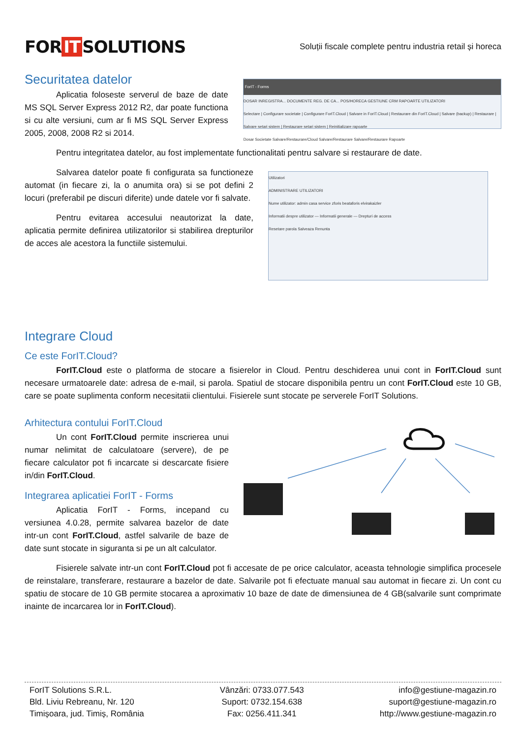FOR IT SOLUTIONS
Soluții fiscale complete pentru industria retail și horeca
Securitatea datelor
Aplicatia foloseste serverul de baze de date MS SQL Server Express 2012 R2, dar poate functiona si cu alte versiuni, cum ar fi MS SQL Server Express 2005, 2008, 2008 R2 si 2014.
ForIT - Forms
DOSAR INREGISTRA... DOCUMENTE REG. DE CA... POS/HORECA GESTIUNE CRM RAPOARTE UTILIZATORI
Selectare | Configurare societate | Configurare ForIT.Cloud | Salvare in ForIT.Cloud | Restaurare din ForIT.Cloud | Salvare (backup) | Restaurare | Salvare setari sistem | Restaurare setari sistem | Reinitializare rapoarte
Dosar Societate Salvare/Restaurare/Cloud Salvare/Restaurare Salvare/Restaurare Rapoarte
Pentru integritatea datelor, au fost implementate functionalitati pentru salvare si restaurare de date.
Salvarea datelor poate fi configurata sa functioneze automat (in fiecare zi, la o anumita ora) si se pot defini 2 locuri (preferabil pe discuri diferite) unde datele vor fi salvate.
Pentru evitarea accesului neautorizat la date, aplicatia permite definirea utilizatorilor si stabilirea drepturilor de acces ale acestora la functiile sistemului.
Utilizatori
ADMINISTRARE UTILIZATORI
Nume utilizator: admin casa service zforis beataforis elvirakaizler
Informatii despre utilizator — Informatii generale — Drepturi de access
Resetare parola Salveaza Renunta
Integrare Cloud
Ce este ForIT.Cloud?
ForIT.Cloud este o platforma de stocare a fisierelor in Cloud. Pentru deschiderea unui cont in ForIT.Cloud sunt necesare urmatoarele date: adresa de e-mail, si parola. Spatiul de stocare disponibila pentru un cont ForIT.Cloud este 10 GB, care se poate suplimenta conform necesitatii clientului. Fisierele sunt stocate pe serverele ForIT Solutions.
Arhitectura contului ForIT.Cloud
Un cont ForIT.Cloud permite inscrierea unui numar nelimitat de calculatoare (servere), de pe fiecare calculator pot fi incarcate si descarcate fisiere in/din ForIT.Cloud.
Integrarea aplicatiei ForIT - Forms
Aplicatia ForIT - Forms, incepand cu versiunea 4.0.28, permite salvarea bazelor de date intr-un cont ForIT.Cloud, astfel salvarile de baze de date sunt stocate in siguranta si pe un alt calculator.
Fisierele salvate intr-un cont ForIT.Cloud pot fi accesate de pe orice calculator, aceasta tehnologie simplifica procesele de reinstalare, transferare, restaurare a bazelor de date. Salvarile pot fi efectuate manual sau automat in fiecare zi. Un cont cu spatiu de stocare de 10 GB permite stocarea a aproximativ 10 baze de date de dimensiunea de 4 GB(salvarile sunt comprimate inainte de incarcarea lor in ForIT.Cloud).
ForIT Solutions S.R.L.
Bld. Liviu Rebreanu, Nr. 120
Timișoara, jud. Timiș, România
Vânzări: 0733.077.543
Suport: 0732.154.638
Fax: 0256.411.341
info@gestiune-magazin.ro
suport@gestiune-magazin.ro
http://www.gestiune-magazin.ro